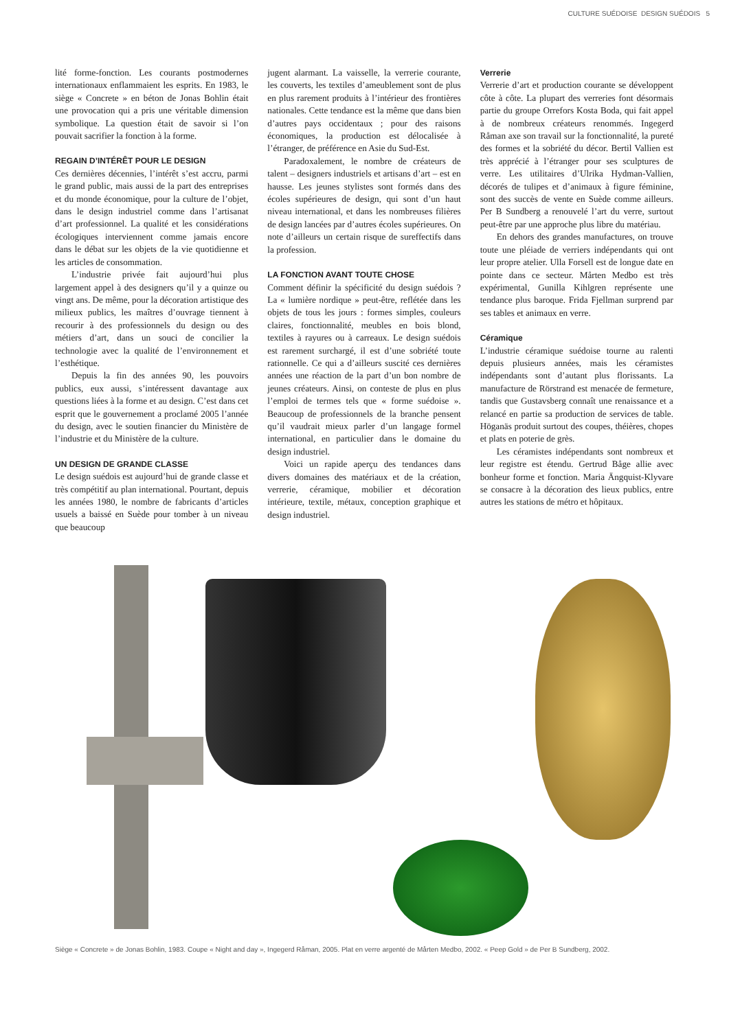CULTURE SUÉDOISE DESIGN SUÉDOIS 5
lité forme-fonction. Les courants postmodernes internationaux enflammaient les esprits. En 1983, le siège « Concrete » en béton de Jonas Bohlin était une provocation qui a pris une véritable dimension symbolique. La question était de savoir si l’on pouvait sacrifier la fonction à la forme.
REGAIN D’INTÉRÊT POUR LE DESIGN
Ces dernières décennies, l’intérêt s’est accru, parmi le grand public, mais aussi de la part des entreprises et du monde économique, pour la culture de l’objet, dans le design industriel comme dans l’artisanat d’art professionnel. La qualité et les considérations écologiques interviennent comme jamais encore dans le débat sur les objets de la vie quotidienne et les articles de consommation.
L’industrie privée fait aujourd’hui plus largement appel à des designers qu’il y a quinze ou vingt ans. De même, pour la décoration artistique des milieux publics, les maîtres d’ouvrage tiennent à recourir à des professionnels du design ou des métiers d’art, dans un souci de concilier la technologie avec la qualité de l’environnement et l’esthétique.
Depuis la fin des années 90, les pouvoirs publics, eux aussi, s’intéressent davantage aux questions liées à la forme et au design. C’est dans cet esprit que le gouvernement a proclamé 2005 l’année du design, avec le soutien financier du Ministère de l’industrie et du Ministère de la culture.
UN DESIGN DE GRANDE CLASSE
Le design suédois est aujourd’hui de grande classe et très compétitif au plan international. Pourtant, depuis les années 1980, le nombre de fabricants d’articles usuels a baissé en Suède pour tomber à un niveau que beaucoup
jugent alarmant. La vaisselle, la verrerie courante, les couverts, les textiles d’ameublement sont de plus en plus rarement produits à l’intérieur des frontières nationales. Cette tendance est la même que dans bien d’autres pays occidentaux ; pour des raisons économiques, la production est délocalisée à l’étranger, de préférence en Asie du Sud-Est.
Paradoxalement, le nombre de créateurs de talent – designers industriels et artisans d’art – est en hausse. Les jeunes stylistes sont formés dans des écoles supérieures de design, qui sont d’un haut niveau international, et dans les nombreuses filières de design lancées par d’autres écoles supérieures. On note d’ailleurs un certain risque de sureffectifs dans la profession.
LA FONCTION AVANT TOUTE CHOSE
Comment définir la spécificité du design suédois ? La « lumière nordique » peut-être, reflétée dans les objets de tous les jours : formes simples, couleurs claires, fonctionnalité, meubles en bois blond, textiles à rayures ou à carreaux. Le design suédois est rarement surchargé, il est d’une sobriété toute rationnelle. Ce qui a d’ailleurs suscité ces dernières années une réaction de la part d’un bon nombre de jeunes créateurs. Ainsi, on conteste de plus en plus l’emploi de termes tels que « forme suédoise ». Beaucoup de professionnels de la branche pensent qu’il vaudrait mieux parler d’un langage formel international, en particulier dans le domaine du design industriel.
Voici un rapide aperçu des tendances dans divers domaines des matériaux et de la création, verrerie, céramique, mobilier et décoration intérieure, textile, métaux, conception graphique et design industriel.
Verrerie
Verrerie d’art et production courante se développent côte à côte. La plupart des verreries font désormais partie du groupe Orrefors Kosta Boda, qui fait appel à de nombreux créateurs renommés. Ingegerd Råman axe son travail sur la fonctionnalité, la pureté des formes et la sobriété du décor. Bertil Vallien est très apprécié à l’étranger pour ses sculptures de verre. Les utilitaires d’Ulrika Hydman-Vallien, décorés de tulipes et d’animaux à figure féminine, sont des succès de vente en Suède comme ailleurs. Per B Sundberg a renouvelé l’art du verre, surtout peut-être par une approche plus libre du matériau.
En dehors des grandes manufactures, on trouve toute une pléiade de verriers indépendants qui ont leur propre atelier. Ulla Forsell est de longue date en pointe dans ce secteur. Mårten Medbo est très expérimental, Gunilla Kihlgren représente une tendance plus baroque. Frida Fjellman surprend par ses tables et animaux en verre.
Céramique
L’industrie céramique suédoise tourne au ralenti depuis plusieurs années, mais les céramistes indépendants sont d’autant plus florissants. La manufacture de Rörstrand est menacée de fermeture, tandis que Gustavsberg connaît une renaissance et a relancé en partie sa production de services de table. Höganäs produit surtout des coupes, théières, chopes et plats en poterie de grès.
Les céramistes indépendants sont nombreux et leur registre est étendu. Gertrud Båge allie avec bonheur forme et fonction. Maria Ängquist-Klyvare se consacre à la décoration des lieux publics, entre autres les stations de métro et hôpitaux.
Siège « Concrete » de Jonas Bohlin, 1983. Coupe « Night and day », Ingegerd Råman, 2005. Plat en verre argenté de Mårten Medbo, 2002. « Peep Gold » de Per B Sundberg, 2002.